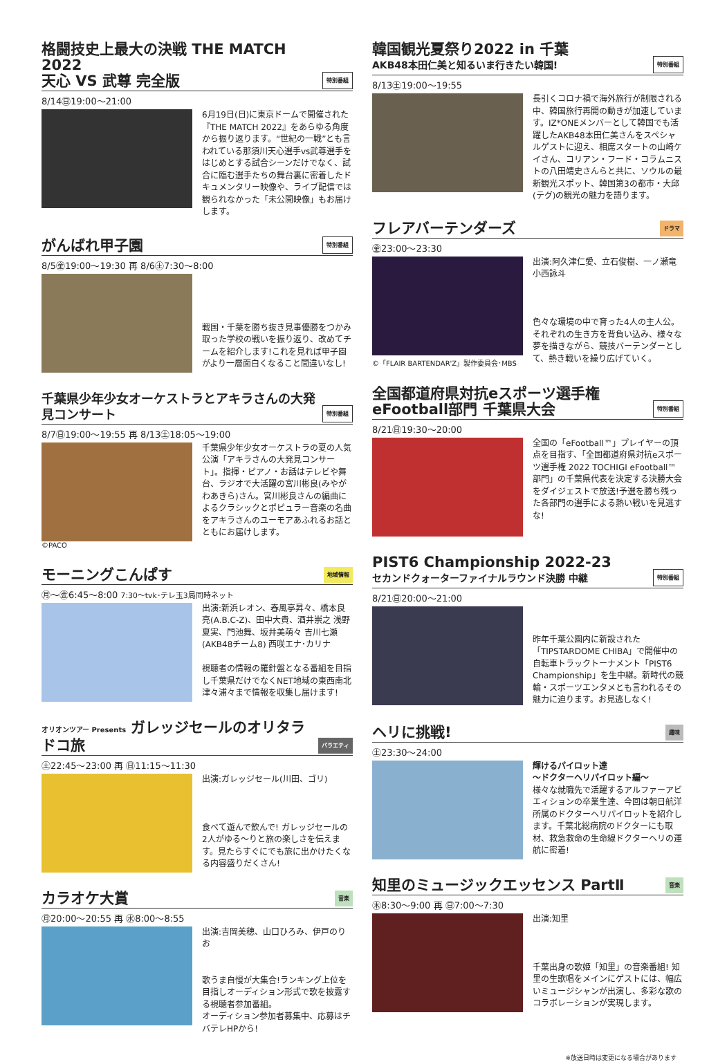格闘技史上最大の決戦 THE MATCH 2022
天心 VS 武尊 完全版 特別番組
8/14㊐19:00～21:00
6月19日(日)に東京ドームで開催された『THE MATCH 2022』をあらゆる角度から振り返ります。“世紀の一戦”とも言われている那須川天心選手vs武尊選手をはじめとする試合シーンだけでなく、試合に臨む選手たちの舞台裏に密着したドキュメンタリー映像や、ライブ配信では観られなかった「未公開映像」もお届けします。
がんばれ甲子園 特別番組
8/5㊎19:00～19:30 再 8/6㊏7:30～8:00
戦国・千葉を勝ち抜き見事優勝をつかみ取った学校の戦いを振り返り、改めてチームを紹介します!これを見れば甲子園がより一層面白くなること間違いなし!
千葉県少年少女オーケストラとアキラさんの大発見コンサート 特別番組
8/7㊐19:00～19:55 再 8/13㊏18:05～19:00
©PACO
千葉県少年少女オーケストラの夏の人気公演「アキラさんの大発見コンサート」。指揮・ピアノ・お話はテレビや舞台、ラジオで大活躍の宮川彬良(みやがわあきら)さん。宮川彬良さんの編曲によるクラシックとポピュラー音楽の名曲をアキラさんのユーモアあふれるお話とともにお届けします。
モーニングこんぱす 地域情報
㊊～㊎6:45～8:00 7:30～tvk･テレ玉3局同時ネット
出演:新浜レオン、春風亭昇々、橋本良亮(A.B.C-Z)、田中大貴、酒井崇之 浅野夏実、門池舞、坂井美萌々 吉川七瀬(AKB48チーム8) 西咲エナ･カリナ
視聴者の情報の羅針盤となる番組を目指し千葉県だけでなくNET地域の東西南北津々浦々まで情報を収集し届けます!
オリオンツアー Presents ガレッジセールのオリタラドコ旅 バラエティ
㊏22:45～23:00 再 ㊐11:15～11:30
出演:ガレッジセール(川田、ゴリ)
食べて遊んで飲んで! ガレッジセールの2人がゆる～りと旅の楽しさを伝えます。見たらすぐにでも旅に出かけたくなる内容盛りだくさん!
カラオケ大賞 音楽
㊊20:00～20:55 再 ㊌8:00～8:55
出演:吉岡美穂、山口ひろみ、伊戸のりお
歌うま自慢が大集合!ランキング上位を目指しオーディション形式で歌を披露する視聴者参加番組。
オーディション参加者募集中、応募はチバテレHPから!
韓国観光夏祭り2022 in 千葉
AKB48本田仁美と知るいま行きたい韓国! 特別番組
8/13㊏19:00～19:55
長引くコロナ禍で海外旅行が制限される中、韓国旅行再開の動きが加速しています。IZ*ONEメンバーとして韓国でも活躍したAKB48本田仁美さんをスペシャルゲストに迎え、相席スタートの山崎ケイさん、コリアン・フード・コラムニストの八田靖史さんらと共に、ソウルの最新観光スポット、韓国第3の都市・大邱(テグ)の観光の魅力を語ります。
フレアバーテンダーズ ドラマ
㊎23:00～23:30
©「FLAIR BARTENDAR'Z」製作委員会･MBS
出演:阿久津仁愛、立石俊樹、一ノ瀬竜 小西詠斗
色々な環境の中で育った4人の主人公。それぞれの生き方を背負い込み、様々な夢を描きながら、競技バーテンダーとして、熱き戦いを繰り広げていく。
全国都道府県対抗eスポーツ選手権
eFootball部門 千葉県大会 特別番組
8/21㊐19:30～20:00
全国の「eFootball™」プレイヤーの頂点を目指す、「全国都道府県対抗eスポーツ選手権 2022 TOCHIGI eFootball™部門」の千葉県代表を決定する決勝大会をダイジェストで放送!予選を勝ち残った各部門の選手による熱い戦いを見逃すな!
PIST6 Championship 2022-23
セカンドクォーターファイナルラウンド決勝 中継 特別番組
8/21㊐20:00～21:00
昨年千葉公園内に新設された「TIPSTARDOME CHIBA」で開催中の自転車トラックトーナメント「PIST6 Championship」を生中継。新時代の競輪・スポーツエンタメとも言われるその魅力に迫ります。お見逃しなく!
ヘリに挑戦! 趣味
㊏23:30～24:00
輝けるパイロット達
～ドクターヘリパイロット編～
様々な就職先で活躍するアルファーアビエィションの卒業生達、今回は朝日航洋所属のドクターヘリパイロットを紹介します。千葉北総病院のドクターにも取材、救急救命の生命線ドクターヘリの運航に密着!
知里のミュージックエッセンス PartⅡ 音楽
㊍8:30～9:00 再 ㊐7:00～7:30
出演:知里
千葉出身の歌姫「知里」の音楽番組! 知里の生歌唱をメインにゲストには、幅広いミュージシャンが出演し、多彩な歌のコラボレーションが実現します。
※放送日時は変更になる場合があります